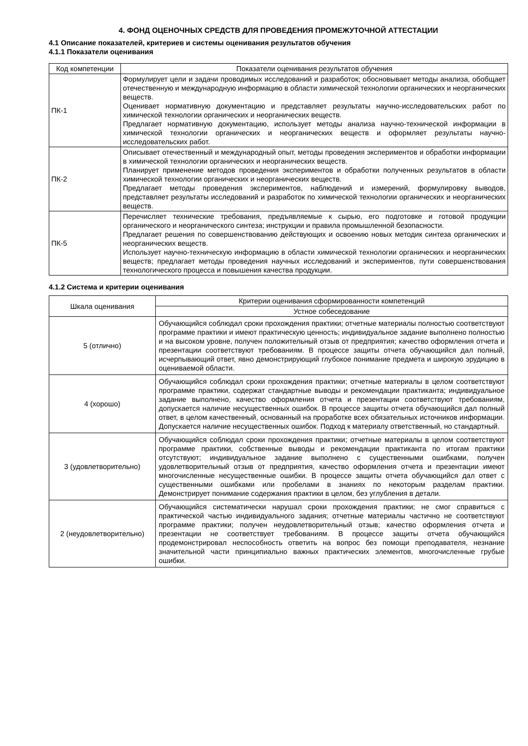4. ФОНД ОЦЕНОЧНЫХ СРЕДСТВ ДЛЯ ПРОВЕДЕНИЯ ПРОМЕЖУТОЧНОЙ АТТЕСТАЦИИ
4.1 Описание показателей, критериев и системы оценивания результатов обучения
4.1.1 Показатели оценивания
| Код компетенции | Показатели оценивания результатов обучения |
| --- | --- |
| ПК-1 | Формулирует цели и задачи проводимых исследований и разработок; обосновывает методы анализа, обобщает отечественную и международную информацию в области химической технологии органических и неорганических веществ. Оценивает нормативную документацию и представляет результаты научно-исследовательских работ по химической технологии органических и неорганических веществ. Предлагает нормативную документацию, использует методы анализа научно-технической информации в химической технологии органических и неорганических веществ и оформляет результаты научно-исследовательских работ. |
| ПК-2 | Описывает отечественный и международный опыт, методы проведения экспериментов и обработки информации в химической технологии органических и неорганических веществ. Планирует применение методов проведения экспериментов и обработки полученных результатов в области химической технологии органических и неорганических веществ. Предлагает методы проведения экспериментов, наблюдений и измерений, формулировку выводов, представляет результаты исследований и разработок по химической технологии органических и неорганических веществ. |
| ПК-5 | Перечисляет технические требования, предъявляемые к сырью, его подготовке и готовой продукции органического и неорганического синтеза; инструкции и правила промышленной безопасности. Предлагает решения по совершенствованию действующих и освоению новых методик синтеза органических и неорганических веществ. Использует научно-техническую информацию в области химической технологии органических и неорганических веществ; предлагает методы проведения научных исследований и экспериментов, пути совершенствования технологического процесса и повышения качества продукции. |
4.1.2 Система и критерии оценивания
| Шкала оценивания | Критерии оценивания сформированности компетенций |
| --- | --- |
| | Устное собеседование |
| 5 (отлично) | Обучающийся соблюдал сроки прохождения практики; отчетные материалы полностью соответствуют программе практики и имеют практическую ценность; индивидуальное задание выполнено полностью и на высоком уровне, получен положительный отзыв от предприятия; качество оформления отчета и презентации соответствуют требованиям. В процессе защиты отчета обучающийся дал полный, исчерпывающий ответ, явно демонстрирующий глубокое понимание предмета и широкую эрудицию в оцениваемой области. |
| 4 (хорошо) | Обучающийся соблюдал сроки прохождения практики; отчетные материалы в целом соответствуют программе практики, содержат стандартные выводы и рекомендации практиканта; индивидуальное задание выполнено, качество оформления отчета и презентации соответствуют требованиям, допускается наличие несущественных ошибок. В процессе защиты отчета обучающийся дал полный ответ, в целом качественный, основанный на проработке всех обязательных источников информации. Допускается наличие несущественных ошибок. Подход к материалу ответственный, но стандартный. |
| 3 (удовлетворительно) | Обучающийся соблюдал сроки прохождения практики; отчетные материалы в целом соответствуют программе практики, собственные выводы и рекомендации практиканта по итогам практики отсутствуют; индивидуальное задание выполнено с существенными ошибками, получен удовлетворительный отзыв от предприятия, качество оформления отчета и презентации имеют многочисленные несущественные ошибки. В процессе защиты отчета обучающийся дал ответ с существенными ошибками или пробелами в знаниях по некоторым разделам практики. Демонстрирует понимание содержания практики в целом, без углубления в детали. |
| 2 (неудовлетворительно) | Обучающийся систематически нарушал сроки прохождения практики; не смог справиться с практической частью индивидуального задания; отчетные материалы частично не соответствуют программе практики; получен неудовлетворительный отзыв; качество оформления отчета и презентации не соответствует требованиям. В процессе защиты отчета обучающийся продемонстрировал неспособность ответить на вопрос без помощи преподавателя, незнание значительной части принципиально важных практических элементов, многочисленные грубые ошибки. |